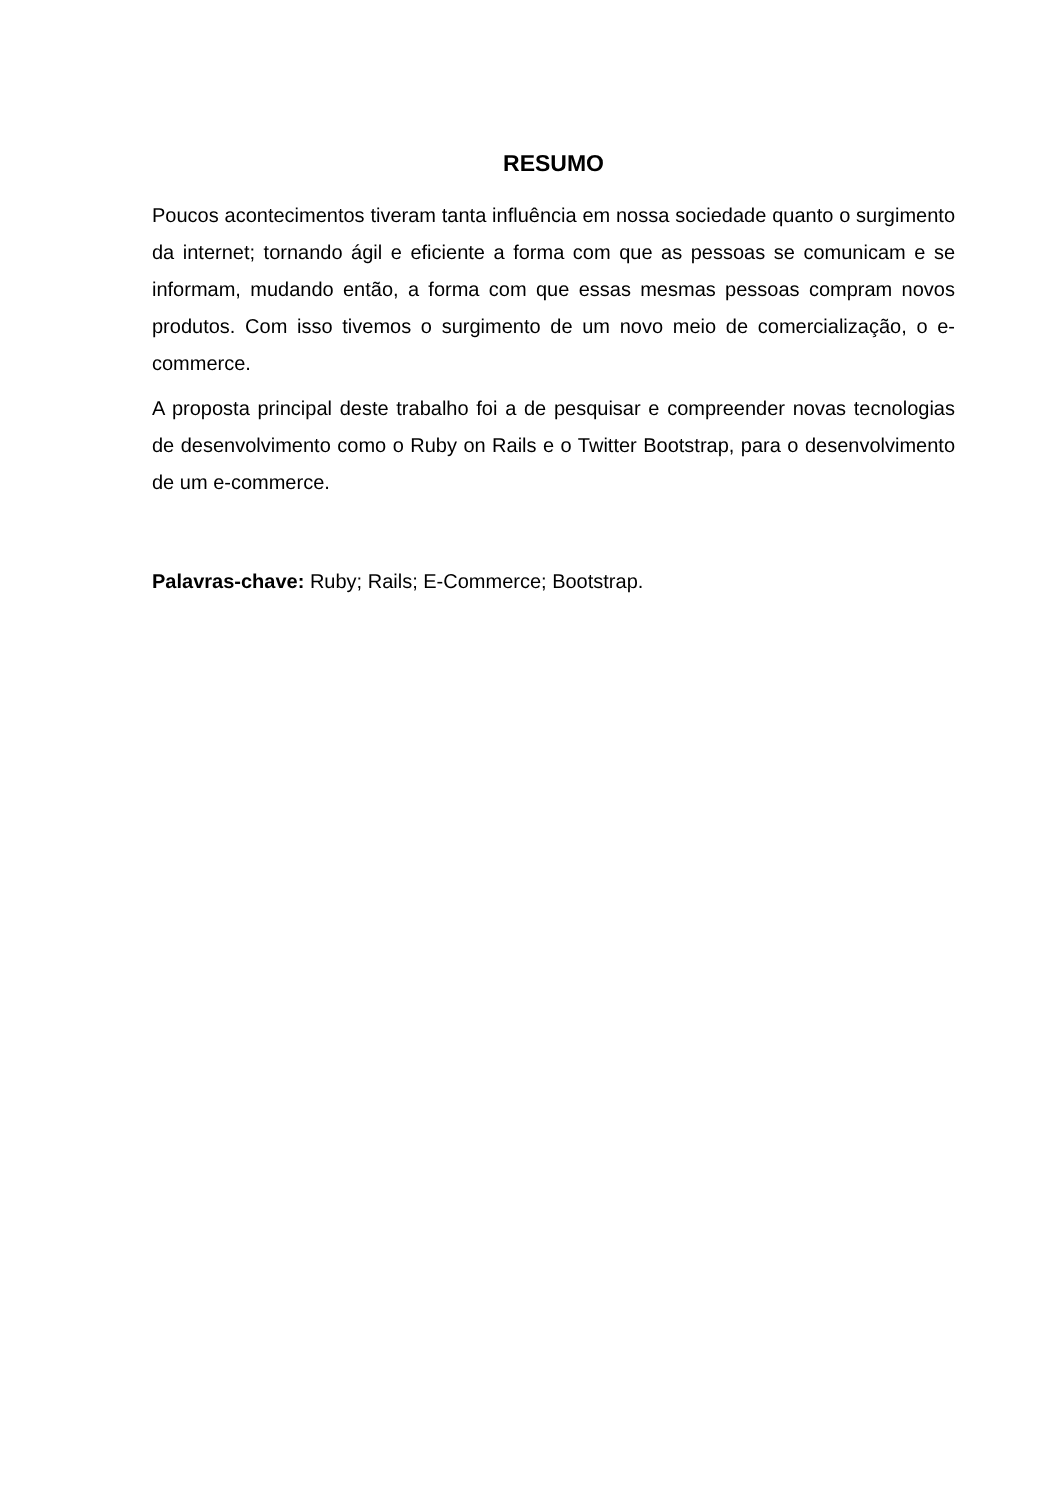RESUMO
Poucos acontecimentos tiveram tanta influência em nossa sociedade quanto o surgimento da internet; tornando ágil e eficiente a forma com que as pessoas se comunicam e se informam, mudando então, a forma com que essas mesmas pessoas compram novos produtos. Com isso tivemos o surgimento de um novo meio de comercialização, o e-commerce.
A proposta principal deste trabalho foi a de pesquisar e compreender novas tecnologias de desenvolvimento como o Ruby on Rails e o Twitter Bootstrap, para o desenvolvimento de um e-commerce.
Palavras-chave: Ruby; Rails; E-Commerce; Bootstrap.